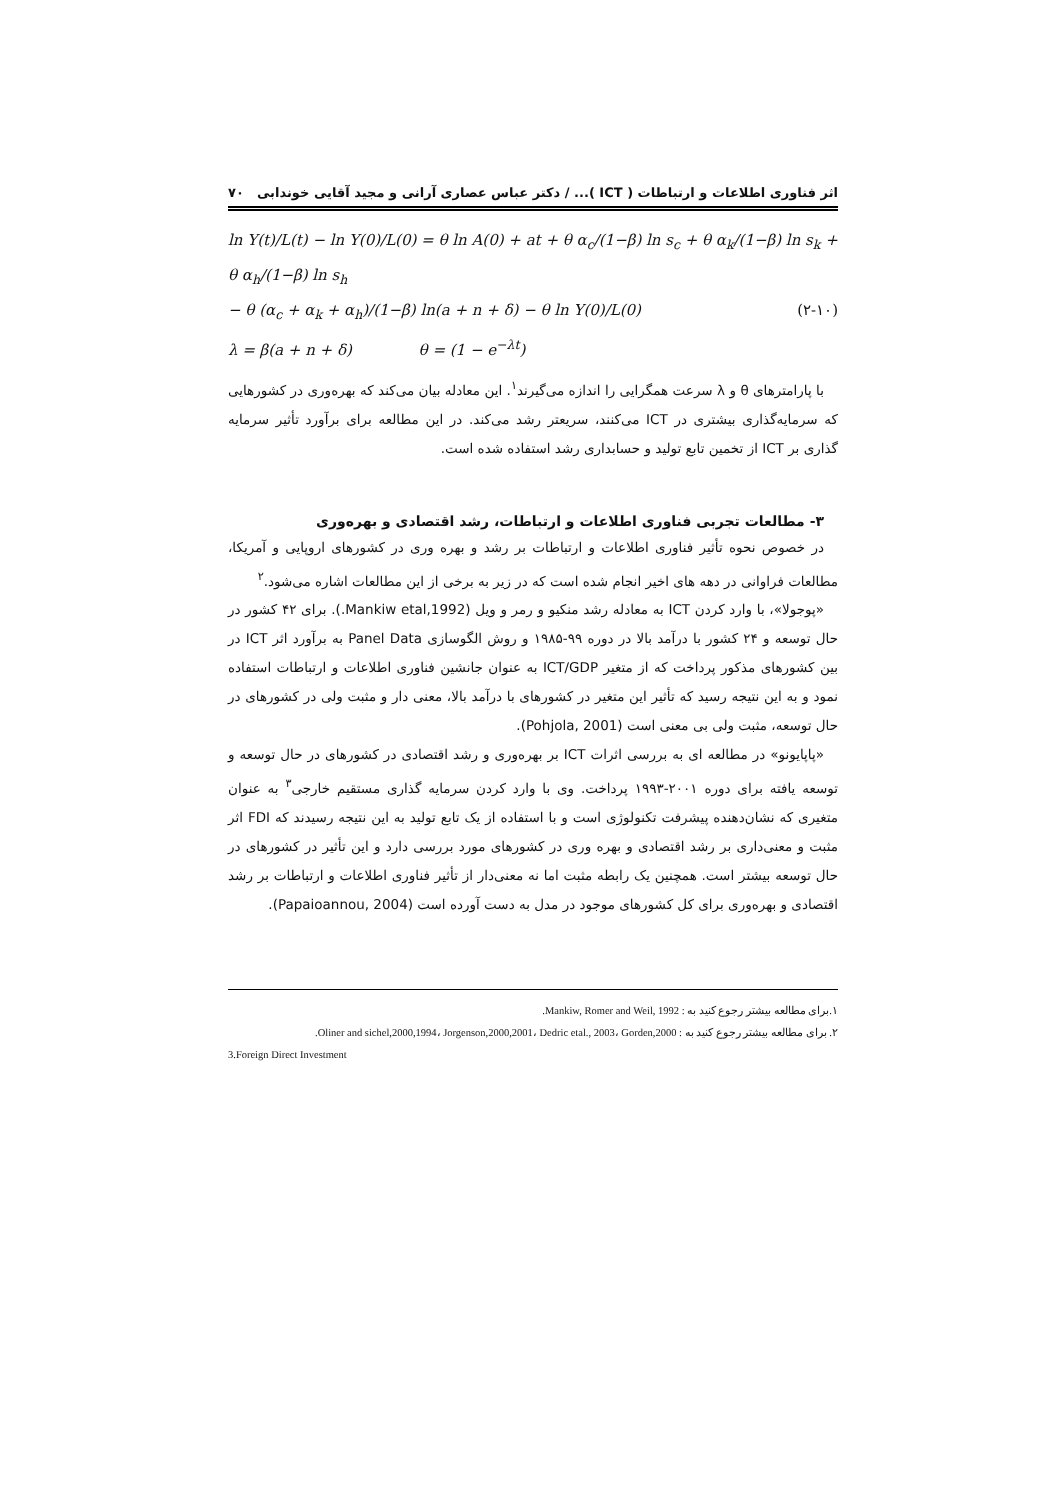اثر فناوری اطلاعات و ارتباطات ( ICT )... / دکتر عباس عصاری آرانی و مجید آقایی خوندابی ۷۰
ln Y(t)/L(t) − ln Y(0)/L(0) = θ ln A(0) + at + θ α<sub>c</sub>/(1−β) ln s<sub>c</sub> + θ α<sub>k</sub>/(1−β) ln s<sub>k</sub> + θ α<sub>h</sub>/(1−β) ln s<sub>h</sub>
− θ (α<sub>c</sub> + α<sub>k</sub> + α<sub>h</sub>)/(1−β) ln(a + n + δ) − θ ln Y(0)/L(0) (۲-۱۰)
λ = β(a + n + δ) θ = (1 − e<sup>−λt</sup>)
با پارامترهای θ و λ سرعت همگرایی را اندازه می‌گیرند<sup>۱</sup>. این معادله بیان می‌کند که بهره‌وری در کشورهایی که سرمایه‌گذاری بیشتری در ICT می‌کنند، سریعتر رشد می‌کند. در این مطالعه برای برآورد تأثیر سرمایه گذاری بر ICT از تخمین تابع تولید و حسابداری رشد استفاده شده است.
۳- مطالعات تجربی فناوری اطلاعات و ارتباطات، رشد اقتصادی و بهره‌وری
در خصوص نحوه تأثیر فناوری اطلاعات و ارتباطات بر رشد و بهره وری در کشورهای اروپایی و آمریکا، مطالعات فراوانی در دهه های اخیر انجام شده است که در زیر به برخی از این مطالعات اشاره می‌شود.<sup>۲</sup>
«پوجولا»، با وارد کردن ICT به معادله رشد منکیو و رمر و ویل (Mankiw etal,1992.). برای ۴۲ کشور در حال توسعه و ۲۴ کشور با درآمد بالا در دوره ۹۹-۱۹۸۵ و روش الگوسازی Panel Data به برآورد اثر ICT در بین کشورهای مذکور پرداخت که از متغیر ICT/GDP به عنوان جانشین فناوری اطلاعات و ارتباطات استفاده نمود و به این نتیجه رسید که تأثیر این متغیر در کشورهای با درآمد بالا، معنی دار و مثبت ولی در کشورهای در حال توسعه، مثبت ولی بی معنی است (Pohjola, 2001).
«پاپایونو» در مطالعه ای به بررسی اثرات ICT بر بهره‌وری و رشد اقتصادی در کشورهای در حال توسعه و توسعه یافته برای دوره ۲۰۰۱-۱۹۹۳ پرداخت. وی با وارد کردن سرمایه گذاری مستقیم خارجی<sup>۳</sup> به عنوان متغیری که نشان‌دهنده پیشرفت تکنولوژی است و با استفاده از یک تابع تولید به این نتیجه رسیدند که FDI اثر مثبت و معنی‌داری بر رشد اقتصادی و بهره وری در کشورهای مورد بررسی دارد و این تأثیر در کشورهای در حال توسعه بیشتر است. همچنین یک رابطه مثبت اما نه معنی‌دار از تأثیر فناوری اطلاعات و ارتباطات بر رشد اقتصادی و بهره‌وری برای کل کشورهای موجود در مدل به دست آورده است (Papaioannou, 2004).
۱.برای مطالعه بیشتر رجوع کنید به : Mankiw, Romer and Weil, 1992.
۲. برای مطالعه بیشتر رجوع کنید به : Oliner and sichel,2000,1994، Jorgenson,2000,2001، Dedric etal., 2003، Gorden,2000.
3.Foreign Direct Investment